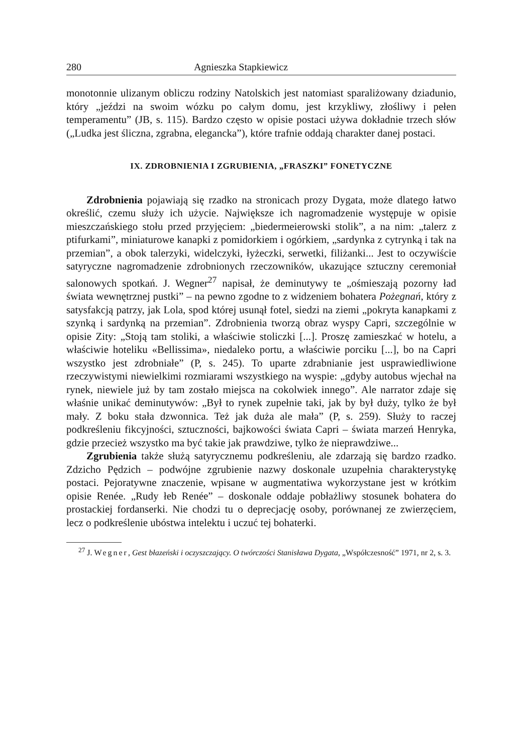280 Agnieszka Stapkiewicz
monotonnie ulizanym obliczu rodziny Natolskich jest natomiast sparaliżowany dziadunio, który „jeździ na swoim wózku po całym domu, jest krzykliwy, złośliwy i pełen temperamentu” (JB, s. 115). Bardzo często w opisie postaci używa dokładnie trzech słów („Ludka jest śliczna, zgrabna, elegancka”), które trafnie oddają charakter danej postaci.
IX. ZDROBNIENIA I ZGRUBIENIA, „FRASZKI” FONETYCZNE
Zdrobnienia pojawiają się rzadko na stronicach prozy Dygata, może dlatego łatwo określić, czemu służy ich użycie. Największe ich nagromadzenie występuje w opisie mieszczańskiego stołu przed przyjęciem: „biedermeierowski stolik”, a na nim: „talerz z ptifurkami”, miniaturowe kanapki z pomidorkiem i ogórkiem, „sardynka z cytrynką i tak na przemian”, a obok talerzyki, widelczyki, łyżeczki, serwetki, filiżanki... Jest to oczywiście satyryczne nagromadzenie zdrobnionych rzeczowników, ukazujące sztuczny ceremoniał salonowych spotkań. J. Wegner<sup>27</sup> napisał, że deminutywy te „ośmieszają pozorny ład świata wewnętrznej pustki” – na pewno zgodne to z widzeniem bohatera Pożegnań, który z satysfakcją patrzy, jak Lola, spod której usunął fotel, siedzi na ziemi „pokryta kanapkami z szynką i sardynką na przemian”. Zdrobnienia tworzą obraz wyspy Capri, szczególnie w opisie Zity: „Stoją tam stoliki, a właściwie stoliczki [...]. Proszę zamieszkać w hotelu, a właściwie hoteliku «Bellissima», niedaleko portu, a właściwie porciku [...], bo na Capri wszystko jest zdrobniałe” (P, s. 245). To uparte zdrabnianie jest usprawiedliwione rzeczywistymi niewielkimi rozmiarami wszystkiego na wyspie: „gdyby autobus wjechał na rynek, niewiele już by tam zostało miejsca na cokolwiek innego”. Ale narrator zdaje się właśnie unikać deminutywów: „Był to rynek zupełnie taki, jak by był duży, tylko że był mały. Z boku stała dzwonnica. Też jak duża ale mała” (P, s. 259). Służy to raczej podkreśleniu fikcyjności, sztuczności, bajkowości świata Capri – świata marzeń Henryka, gdzie przecież wszystko ma być takie jak prawdziwe, tylko że nieprawdziwe...
Zgrubienia także służą satyrycznemu podkreśleniu, ale zdarzają się bardzo rzadko. Zdzicho Pędzich – podwójne zgrubienie nazwy doskonale uzupełnia charakterystykę postaci. Pejoratywne znaczenie, wpisane w augmentatiwa wykorzystane jest w krótkim opisie Renée. „Rudy łeb Renée” – doskonale oddaje pobłażliwy stosunek bohatera do prostackiej fordanserki. Nie chodzi tu o deprecjację osoby, porównanej ze zwierzęciem, lecz o podkreślenie ubóstwa intelektu i uczuć tej bohaterki.
<sup>27</sup> J. Wegner, Gest błazeński i oczyszczający. O twórczości Stanisława Dygata, „Współczesność” 1971, nr 2, s. 3.